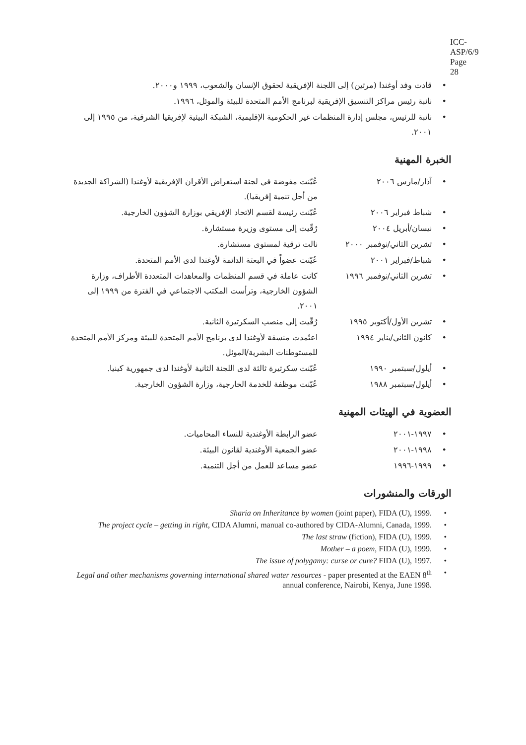ICC-ASP/6/9
Page 28
قادت وفد أوغندا (مرتين) إلى اللجنة الإفريقية لحقوق الإنسان والشعوب، ١٩٩٩ و٢٠٠٠.
نائبة رئيس مراكز التنسيق الإفريقية لبرنامج الأمم المتحدة للبيئة والموئل، ١٩٩٦.
نائبة للرئيس، مجلس إدارة المنظمات غير الحكومية الإقليمية، الشبكة البيئية لإفريقيا الشرقية، من ١٩٩٥ إلى ٢٠٠١.
الخبرة المهنية
آذار/مارس ٢٠٠٦ عُيّنت مفوضة في لجنة استعراض الأقران الإفريقية لأوغندا (الشراكة الجديدة من أجل تنمية إفريقيا).
شباط فبراير ٢٠٠٦ عُيّنت رئيسة لقسم الاتحاد الإفريقي بوزارة الشؤون الخارجية.
نيسان/أبريل ٢٠٠٤ رُقّيت إلى مستوى وزيرة مستشارة.
تشرين الثاني/نوفمبر ٢٠٠٠
نالت ترقية لمستوى مستشارة.
شباط/فبراير ٢٠٠١ عُيّنت عضواً في البعثة الدائمة لأوغندا لدى الأمم المتحدة.
تشرين الثاني/نوفمبر ١٩٩٦
كانت عاملة في قسم المنظمات والمعاهدات المتعددة الأطراف، وزارة الشؤون الخارجية، وترأست المكتب الاجتماعي في الفترة من ١٩٩٩ إلى ٢٠٠١.
تشرين الأول/أكتوبر ١٩٩٥ رُقّيت إلى منصب السكرتيرة الثانية.
كانون الثاني/يناير ١٩٩٤ اعتُمدت منسقة لأوغندا لدى برنامج الأمم المتحدة للبيئة ومركز الأمم المتحدة للمستوطنات البشرية/الموئل.
أيلول/سبتمبر ١٩٩٠ عُيّنت سكرتيرة ثالثة لدى اللجنة الثانية لأوغندا لدى جمهورية كينيا.
أيلول/سبتمبر ١٩٨٨ عُيّنت موظفة للخدمة الخارجية، وزارة الشؤون الخارجية.
العضوية في الهيئات المهنية
١٩٩٧-٢٠٠١ عضو الرابطة الأوغندية للنساء المحاميات.
١٩٩٨-٢٠٠١ عضو الجمعية الأوغندية لقانون البيئة.
١٩٩٩-١٩٩٦ عضو مساعد للعمل من أجل التنمية.
الورقات والمنشورات
Sharia on Inheritance by women (joint paper), FIDA (U), 1999.
The project cycle – getting in right, CIDA Alumni, manual co-authored by CIDA-Alumni, Canada, 1999.
The last straw (fiction), FIDA (U), 1999.
Mother – a poem, FIDA (U), 1999.
The issue of polygamy: curse or cure? FIDA (U), 1997.
Legal and other mechanisms governing international shared water resources - paper presented at the EAEN 8<sup>th</sup> annual conference, Nairobi, Kenya, June 1998.